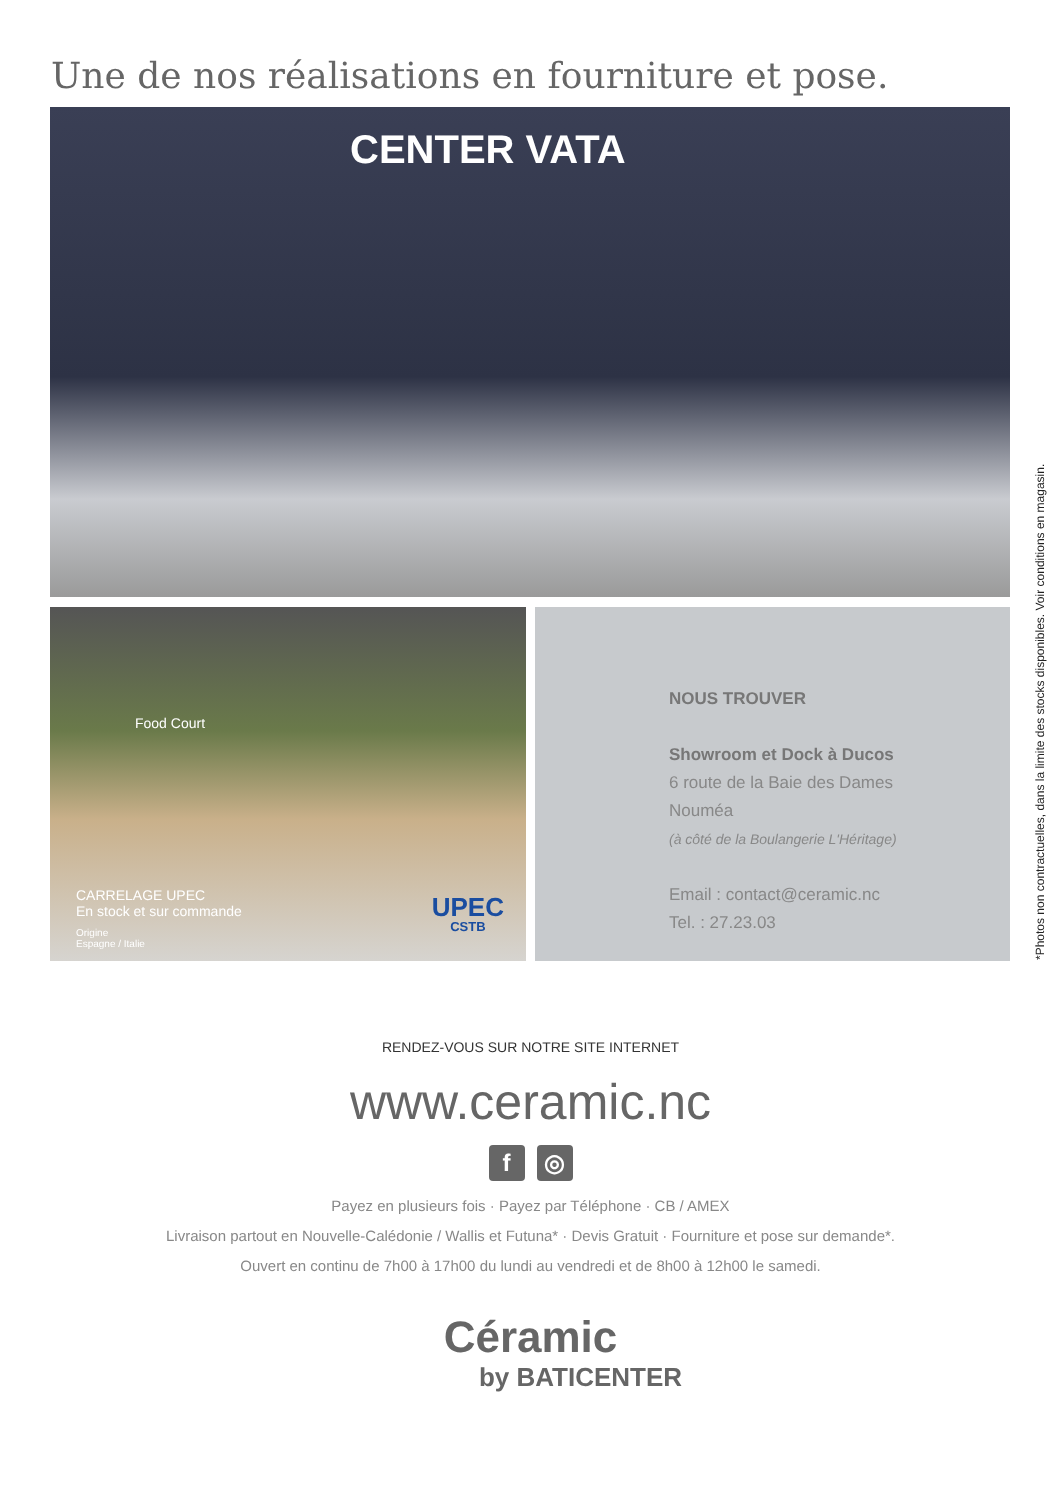Une de nos réalisations en fourniture et pose.
CENTER VATA
Food Court
CARRELAGE UPEC
En stock et sur commande
Origine
Espagne / Italie
UPEC
CSTB
NOUS TROUVER
Showroom et Dock à Ducos
6 route de la Baie des Dames
Nouméa
(à côté de la Boulangerie L'Héritage)
Email : contact@ceramic.nc
Tel. : 27.23.03
*Photos non contractuelles, dans la limite des stocks disponibles. Voir conditions en magasin.
RENDEZ-VOUS SUR NOTRE SITE INTERNET
www.ceramic.nc
f ◎
Payez en plusieurs fois · Payez par Téléphone · CB / AMEX
Livraison partout en Nouvelle-Calédonie / Wallis et Futuna* · Devis Gratuit · Fourniture et pose sur demande*.
Ouvert en continu de 7h00 à 17h00 du lundi au vendredi et de 8h00 à 12h00 le samedi.
Céramic
by BATICENTER